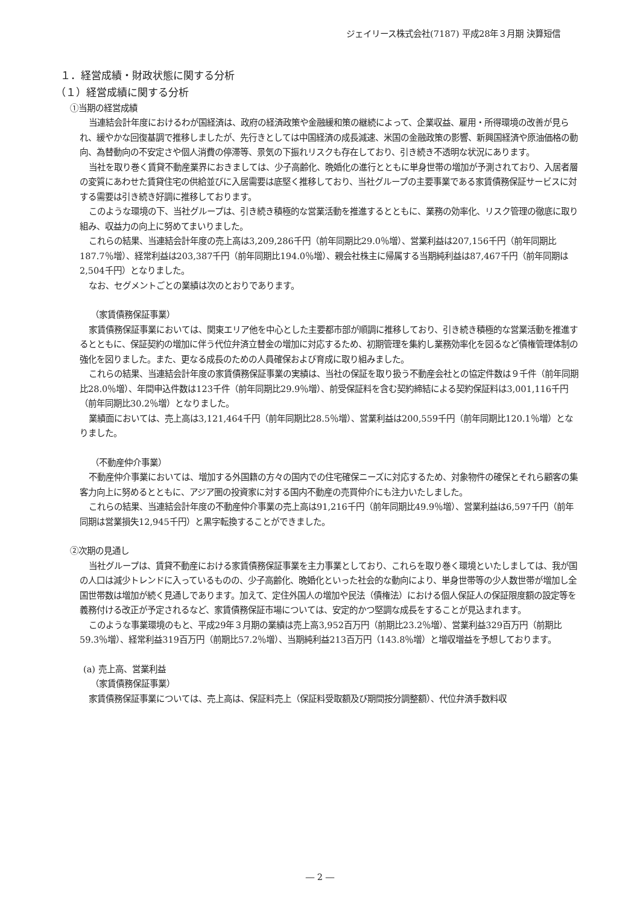ジェイリース株式会社(7187) 平成28年３月期 決算短信
１．経営成績・財政状態に関する分析
（１）経営成績に関する分析
①当期の経営成績
当連結会計年度におけるわが国経済は、政府の経済政策や金融緩和策の継続によって、企業収益、雇用・所得環境の改善が見られ、緩やかな回復基調で推移しましたが、先行きとしては中国経済の成長減速、米国の金融政策の影響、新興国経済や原油価格の動向、為替動向の不安定さや個人消費の停滞等、景気の下振れリスクも存在しており、引き続き不透明な状況にあります。
当社を取り巻く賃貸不動産業界におきましては、少子高齢化、晩婚化の進行とともに単身世帯の増加が予測されており、入居者層の変質にあわせた賃貸住宅の供給並びに入居需要は底堅く推移しており、当社グループの主要事業である家賃債務保証サービスに対する需要は引き続き好調に推移しております。
このような環境の下、当社グループは、引き続き積極的な営業活動を推進するとともに、業務の効率化、リスク管理の徹底に取り組み、収益力の向上に努めてまいりました。
これらの結果、当連結会計年度の売上高は3,209,286千円（前年同期比29.0％増）、営業利益は207,156千円（前年同期比187.7％増）、経常利益は203,387千円（前年同期比194.0％増）、親会社株主に帰属する当期純利益は87,467千円（前年同期は2,504千円）となりました。
なお、セグメントごとの業績は次のとおりであります。
（家賃債務保証事業）
家賃債務保証事業においては、関東エリア他を中心とした主要都市部が順調に推移しており、引き続き積極的な営業活動を推進するとともに、保証契約の増加に伴う代位弁済立替金の増加に対応するため、初期管理を集約し業務効率化を図るなど債権管理体制の強化を図りました。また、更なる成長のための人員確保および育成に取り組みました。
これらの結果、当連結会計年度の家賃債務保証事業の実績は、当社の保証を取り扱う不動産会社との協定件数は９千件（前年同期比28.0％増）、年間申込件数は123千件（前年同期比29.9％増）、前受保証料を含む契約締結による契約保証料は3,001,116千円（前年同期比30.2％増）となりました。
業績面においては、売上高は3,121,464千円（前年同期比28.5％増）、営業利益は200,559千円（前年同期比120.1％増）となりました。
（不動産仲介事業）
不動産仲介事業においては、増加する外国籍の方々の国内での住宅確保ニーズに対応するため、対象物件の確保とそれら顧客の集客力向上に努めるとともに、アジア圏の投資家に対する国内不動産の売買仲介にも注力いたしました。
これらの結果、当連結会計年度の不動産仲介事業の売上高は91,216千円（前年同期比49.9％増）、営業利益は6,597千円（前年同期は営業損失12,945千円）と黒字転換することができました。
②次期の見通し
当社グループは、賃貸不動産における家賃債務保証事業を主力事業としており、これらを取り巻く環境といたしましては、我が国の人口は減少トレンドに入っているものの、少子高齢化、晩婚化といった社会的な動向により、単身世帯等の少人数世帯が増加し全国世帯数は増加が続く見通しであります。加えて、定住外国人の増加や民法（債権法）における個人保証人の保証限度額の設定等を義務付ける改正が予定されるなど、家賃債務保証市場については、安定的かつ堅調な成長をすることが見込まれます。
このような事業環境のもと、平成29年３月期の業績は売上高3,952百万円（前期比23.2％増）、営業利益329百万円（前期比59.3％増）、経常利益319百万円（前期比57.2％増）、当期純利益213百万円（143.8％増）と増収増益を予想しております。
(a) 売上高、営業利益
（家賃債務保証事業）
家賃債務保証事業については、売上高は、保証料売上（保証料受取額及び期間按分調整額）、代位弁済手数料収
― 2 ―